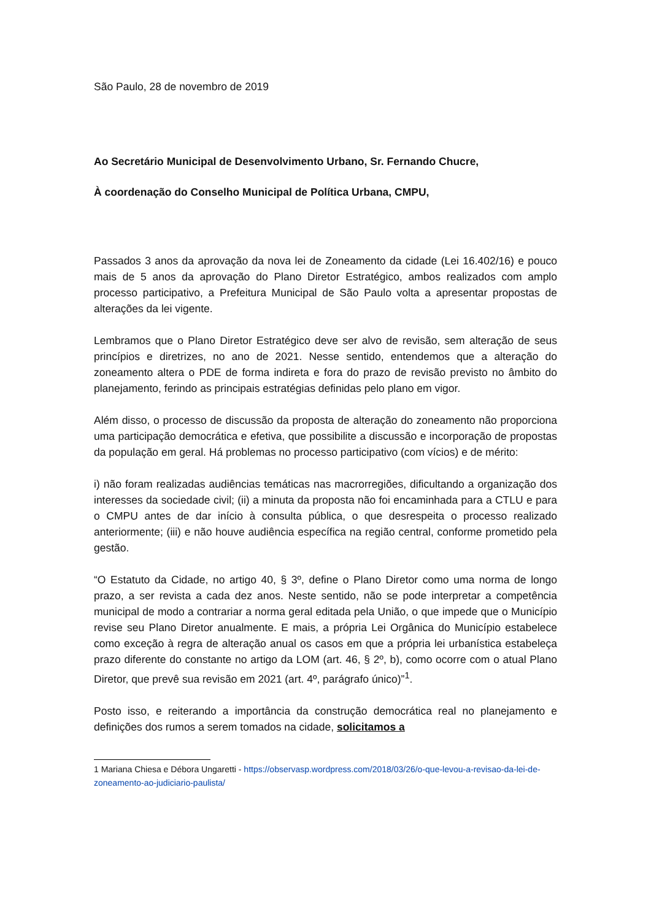São Paulo, 28 de novembro de 2019
Ao Secretário Municipal de Desenvolvimento Urbano, Sr. Fernando Chucre,
À coordenação do Conselho Municipal de Política Urbana, CMPU,
Passados 3 anos da aprovação da nova lei de Zoneamento da cidade (Lei 16.402/16) e pouco mais de 5 anos da aprovação do Plano Diretor Estratégico, ambos realizados com amplo processo participativo, a Prefeitura Municipal de São Paulo volta a apresentar propostas de alterações da lei vigente.
Lembramos que o Plano Diretor Estratégico deve ser alvo de revisão, sem alteração de seus princípios e diretrizes, no ano de 2021. Nesse sentido, entendemos que a alteração do zoneamento altera o PDE de forma indireta e fora do prazo de revisão previsto no âmbito do planejamento, ferindo as principais estratégias definidas pelo plano em vigor.
Além disso, o processo de discussão da proposta de alteração do zoneamento não proporciona uma participação democrática e efetiva, que possibilite a discussão e incorporação de propostas da população em geral. Há problemas no processo participativo (com vícios) e de mérito:
i) não foram realizadas audiências temáticas nas macrorregiões, dificultando a organização dos interesses da sociedade civil; (ii) a minuta da proposta não foi encaminhada para a CTLU e para o CMPU antes de dar início à consulta pública, o que desrespeita o processo realizado anteriormente; (iii) e não houve audiência específica na região central, conforme prometido pela gestão.
“O Estatuto da Cidade, no artigo 40, § 3º, define o Plano Diretor como uma norma de longo prazo, a ser revista a cada dez anos. Neste sentido, não se pode interpretar a competência municipal de modo a contrariar a norma geral editada pela União, o que impede que o Município revise seu Plano Diretor anualmente. E mais, a própria Lei Orgânica do Município estabelece como exceção à regra de alteração anual os casos em que a própria lei urbanística estabeleça prazo diferente do constante no artigo da LOM (art. 46, § 2º, b), como ocorre com o atual Plano Diretor, que prevê sua revisão em 2021 (art. 4º, parágrafo único)”<sup>1</sup>.
Posto isso, e reiterando a importância da construção democrática real no planejamento e definições dos rumos a serem tomados na cidade, solicitamos a
1 Mariana Chiesa e Débora Ungaretti - https://observasp.wordpress.com/2018/03/26/o-que-levou-a-revisao-da-lei-de-zoneamento-ao-judiciario-paulista/